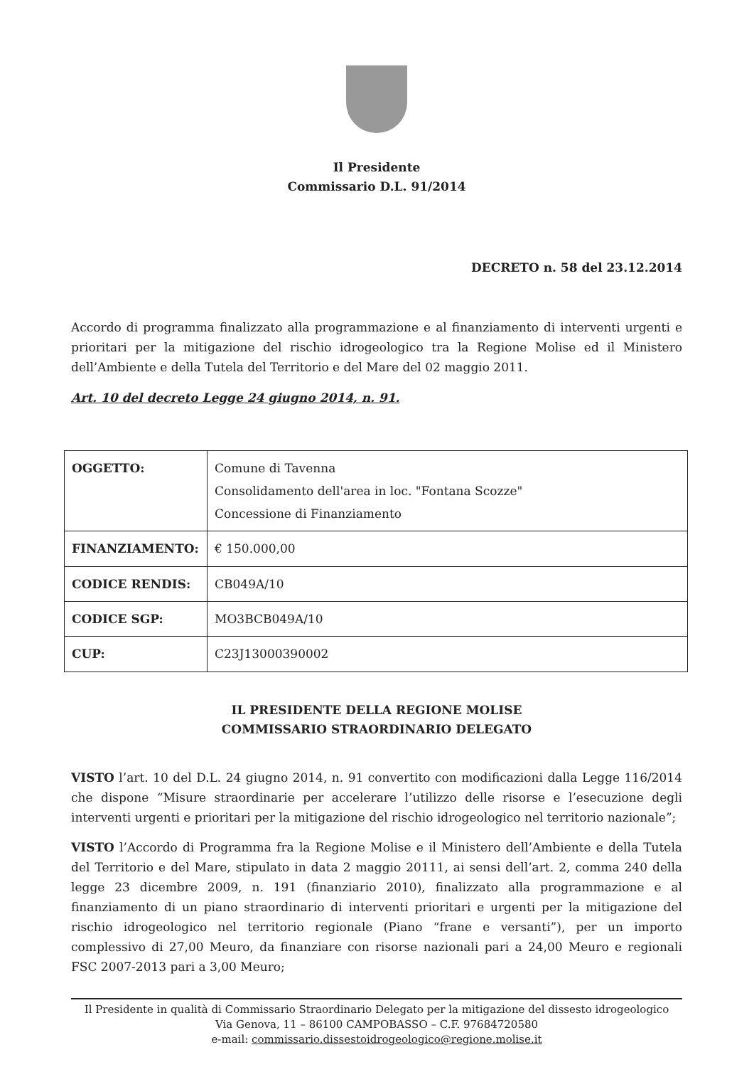Il Presidente
Commissario D.L. 91/2014
DECRETO n. 58 del 23.12.2014
Accordo di programma finalizzato alla programmazione e al finanziamento di interventi urgenti e prioritari per la mitigazione del rischio idrogeologico tra la Regione Molise ed il Ministero dell’Ambiente e della Tutela del Territorio e del Mare del 02 maggio 2011.
Art. 10 del decreto Legge 24 giugno 2014, n. 91.
| OGGETTO: | Comune di Tavenna Consolidamento dell'area in loc. "Fontana Scozze" Concessione di Finanziamento |
| FINANZIAMENTO: | € 150.000,00 |
| CODICE RENDIS: | CB049A/10 |
| CODICE SGP: | MO3BCB049A/10 |
| CUP: | C23J13000390002 |
IL PRESIDENTE DELLA REGIONE MOLISE
COMMISSARIO STRAORDINARIO DELEGATO
VISTO l’art. 10 del D.L. 24 giugno 2014, n. 91 convertito con modificazioni dalla Legge 116/2014 che dispone “Misure straordinarie per accelerare l’utilizzo delle risorse e l’esecuzione degli interventi urgenti e prioritari per la mitigazione del rischio idrogeologico nel territorio nazionale”;
VISTO l’Accordo di Programma fra la Regione Molise e il Ministero dell’Ambiente e della Tutela del Territorio e del Mare, stipulato in data 2 maggio 20111, ai sensi dell’art. 2, comma 240 della legge 23 dicembre 2009, n. 191 (finanziario 2010), finalizzato alla programmazione e al finanziamento di un piano straordinario di interventi prioritari e urgenti per la mitigazione del rischio idrogeologico nel territorio regionale (Piano “frane e versanti”), per un importo complessivo di 27,00 Meuro, da finanziare con risorse nazionali pari a 24,00 Meuro e regionali FSC 2007-2013 pari a 3,00 Meuro;
Il Presidente in qualità di Commissario Straordinario Delegato per la mitigazione del dissesto idrogeologico
Via Genova, 11 – 86100 CAMPOBASSO – C.F. 97684720580
e-mail: commissario.dissestoidrogeologico@regione.molise.it